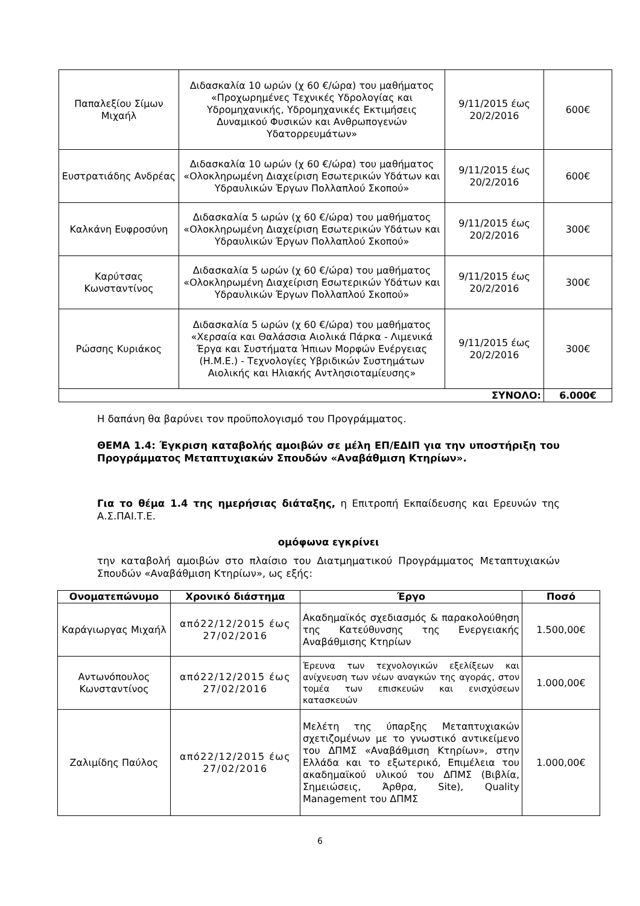| Παπαλεξίου Σίμων Μιχαήλ | Διδασκαλία 10 ωρών (χ 60 €/ώρα) του μαθήματος «Προχωρημένες Τεχνικές Υδρολογίας και Υδρομηχανικής, Υδρομηχανικές Εκτιμήσεις Δυναμικού Φυσικών και Ανθρωπογενών Υδατορρευμάτων» | 9/11/2015 έως 20/2/2016 | 600€ |
| Ευστρατιάδης Ανδρέας | Διδασκαλία 10 ωρών (χ 60 €/ώρα) του μαθήματος «Ολοκληρωμένη Διαχείριση Εσωτερικών Υδάτων και Υδραυλικών Έργων Πολλαπλού Σκοπού» | 9/11/2015 έως 20/2/2016 | 600€ |
| Καλκάνη Ευφροσύνη | Διδασκαλία 5 ωρών (χ 60 €/ώρα) του μαθήματος «Ολοκληρωμένη Διαχείριση Εσωτερικών Υδάτων και Υδραυλικών Έργων Πολλαπλού Σκοπού» | 9/11/2015 έως 20/2/2016 | 300€ |
| Καρύτσας Κωνσταντίνος | Διδασκαλία 5 ωρών (χ 60 €/ώρα) του μαθήματος «Ολοκληρωμένη Διαχείριση Εσωτερικών Υδάτων και Υδραυλικών Έργων Πολλαπλού Σκοπού» | 9/11/2015 έως 20/2/2016 | 300€ |
| Ρώσσης Κυριάκος | Διδασκαλία 5 ωρών (χ 60 €/ώρα) του μαθήματος «Χερσαία και Θαλάσσια Αιολικά Πάρκα - Λιμενικά Έργα και Συστήματα Ήπιων Μορφών Ενέργειας (Η.Μ.Ε.) - Τεχνολογίες Υβριδικών Συστημάτων Αιολικής και Ηλιακής Αντλησιοταμίευσης» | 9/11/2015 έως 20/2/2016 | 300€ |
| ΣΥΝΟΛΟ: | | | 6.000€ |
Η δαπάνη θα βαρύνει τον προϋπολογισμό του Προγράμματος.
ΘΕΜΑ 1.4: Έγκριση καταβολής αμοιβών σε μέλη ΕΠ/ΕΔΙΠ για την υποστήριξη του Προγράμματος Μεταπτυχιακών Σπουδών «Αναβάθμιση Κτηρίων».
Για το θέμα 1.4 της ημερήσιας διάταξης, η Επιτροπή Εκπαίδευσης και Ερευνών της Α.Σ.ΠΑΙ.Τ.Ε.
ομόφωνα εγκρίνει
την καταβολή αμοιβών στο πλαίσιο του Διατμηματικού Προγράμματος Μεταπτυχιακών Σπουδών «Αναβάθμιση Κτηρίων», ως εξής:
| Ονοματεπώνυμο | Χρονικό διάστημα | Έργο | Ποσό |
| --- | --- | --- | --- |
| Καράγιωργας Μιχαήλ | από22/12/2015 έως 27/02/2016 | Ακαδημαϊκός σχεδιασμός & παρακολούθηση της Κατεύθυνσης της Ενεργειακής Αναβάθμισης Κτηρίων | 1.500,00€ |
| Αντωνόπουλος Κωνσταντίνος | από22/12/2015 έως 27/02/2016 | Έρευνα των τεχνολογικών εξελίξεων και ανίχνευση των νέων αναγκών της αγοράς, στον τομέα των επισκευών και ενισχύσεων κατασκευών | 1.000,00€ |
| Ζαλιμίδης Παύλος | από22/12/2015 έως 27/02/2016 | Μελέτη της ύπαρξης Μεταπτυχιακών σχετιζομένων με το γνωστικό αντικείμενο του ΔΠΜΣ «Αναβάθμιση Κτηρίων», στην Ελλάδα και το εξωτερικό, Επιμέλεια του ακαδημαϊκού υλικού του ΔΠΜΣ (Βιβλία, Σημειώσεις, Άρθρα, Site), Quality Management του ΔΠΜΣ | 1.000,00€ |
6